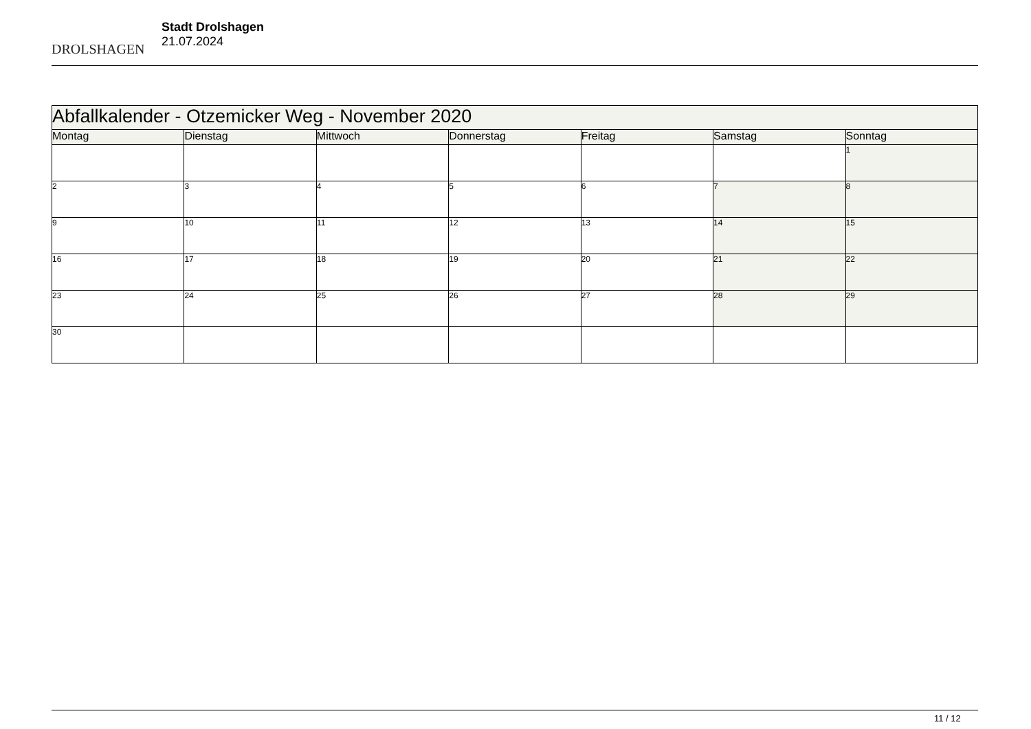DROLSHAGEN
Stadt Drolshagen
21.07.2024
| Abfallkalender - Otzemicker Weg - November 2020 | | | | | | |
| Montag | Dienstag | Mittwoch | Donnerstag | Freitag | Samstag | Sonntag |
| | | | | | | 1 |
| 2 | 3 | 4 | 5 | 6 | 7 | 8 |
| 9 | 10 | 11 | 12 | 13 | 14 | 15 |
| 16 | 17 | 18 | 19 | 20 | 21 | 22 |
| 23 | 24 | 25 | 26 | 27 | 28 | 29 |
| 30 | | | | | | |
11 / 12